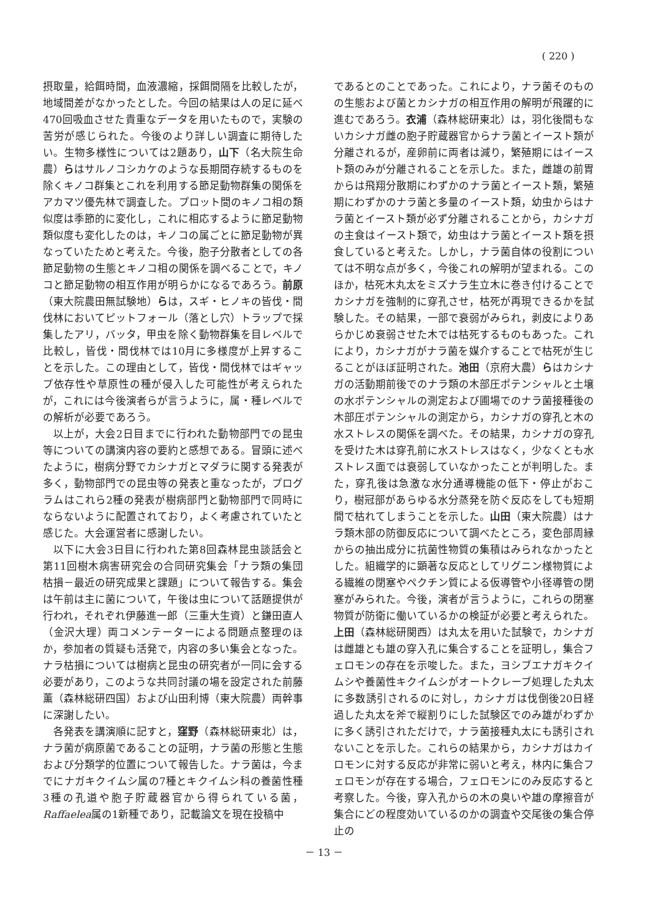( 220 )
摂取量，給餌時間，血液濃縮，採餌間隔を比較したが，地域間差がなかったとした。今回の結果は人の足に延べ470回吸血させた貴重なデータを用いたもので，実験の苦労が感じられた。今後のより詳しい調査に期待したい。生物多様性については2題あり，山下（名大院生命農）らはサルノコシカケのような長期間存続するものを除くキノコ群集とこれを利用する節足動物群集の関係をアカマツ優先林で調査した。プロット間のキノコ相の類似度は季節的に変化し，これに相応するように節足動物類似度も変化したのは，キノコの属ごとに節足動物が異なっていたためと考えた。今後，胞子分散者としての各節足動物の生態とキノコ相の関係を調べることで，キノコと節足動物の相互作用が明らかになるであろう。前原（東大院農田無試験地）らは，スギ・ヒノキの皆伐・間伐林においてピットフォール（落とし穴）トラップで採集したアリ，バッタ，甲虫を除く動物群集を目レベルで比較し，皆伐・間伐林では10月に多様度が上昇することを示した。この理由として，皆伐・間伐林ではギャップ依存性や草原性の種が侵入した可能性が考えられたが，これには今後演者らが言うように，属・種レベルでの解析が必要であろう。
以上が，大会2日目までに行われた動物部門での昆虫等についての講演内容の要約と感想である。冒頭に述べたように，樹病分野でカシナガとマダラに関する発表が多く，動物部門での昆虫等の発表と重なったが，プログラムはこれら2種の発表が樹病部門と動物部門で同時にならないように配置されており，よく考慮されていたと感じた。大会運営者に感謝したい。
以下に大会3日目に行われた第8回森林昆虫談話会と第11回樹木病害研究会の合同研究集会「ナラ類の集団枯損－最近の研究成果と課題」について報告する。集会は午前は主に菌について，午後は虫について話題提供が行われ，それぞれ伊藤進一郎（三重大生資）と鎌田直人（金沢大理）両コメンテーターによる問題点整理のほか，参加者の質疑も活発で，内容の多い集会となった。ナラ枯損については樹病と昆虫の研究者が一同に会する必要があり，このような共同討議の場を設定された前藤　薫（森林総研四国）および山田利博（東大院農）両幹事に深謝したい。
各発表を講演順に記すと，窪野（森林総研東北）は，ナラ菌が病原菌であることの証明，ナラ菌の形態と生態および分類学的位置について報告した。ナラ菌は，今までにナガキクイムシ属の7種とキクイムシ科の養菌性種3種の孔道や胞子貯蔵器官から得られている菌，Raffaelea属の1新種であり，記載論文を現在投稿中
であるとのことであった。これにより，ナラ菌そのものの生態および菌とカシナガの相互作用の解明が飛躍的に進むであろう。衣浦（森林総研東北）は，羽化後間もないカシナガ雌の胞子貯蔵器官からナラ菌とイースト類が分離されるが，産卵前に両者は減り，繁殖期にはイースト類のみが分離されることを示した。また，雌雄の前胃からは飛翔分散期にわずかのナラ菌とイースト類，繁殖期にわずかのナラ菌と多量のイースト類，幼虫からはナラ菌とイースト類が必ず分離されることから，カシナガの主食はイースト類で，幼虫はナラ菌とイースト類を摂食していると考えた。しかし，ナラ菌自体の役割については不明な点が多く，今後これの解明が望まれる。このほか，枯死木丸太をミズナラ生立木に巻き付けることでカシナガを強制的に穿孔させ，枯死が再現できるかを試験した。その結果，一部で衰弱がみられ，剥皮によりあらかじめ衰弱させた木では枯死するものもあった。これにより，カシナガがナラ菌を媒介することで枯死が生じることがほぼ証明された。池田（京府大農）らはカシナガの活動期前後でのナラ類の木部圧ポテンシャルと土壌の水ポテンシャルの測定および圃場でのナラ菌接種後の木部圧ポテンシャルの測定から，カシナガの穿孔と木の水ストレスの関係を調べた。その結果，カシナガの穿孔を受けた木は穿孔前に水ストレスはなく，少なくとも水ストレス面では衰弱していなかったことが判明した。また，穿孔後は急激な水分通導機能の低下・停止がおこり，樹冠部があらゆる水分蒸発を防ぐ反応をしても短期間で枯れてしまうことを示した。山田（東大院農）はナラ類木部の防御反応について調べたところ，変色部周縁からの抽出成分に抗菌性物質の集積はみられなかったとした。組織学的に顕著な反応としてリグニン様物質による繊維の閉塞やペクチン質による仮導管や小径導管の閉塞がみられた。今後，演者が言うように，これらの閉塞物質が防衛に働いているかの検証が必要と考えられた。上田（森林総研関西）は丸太を用いた試験で，カシナガは雌雄とも雄の穿入孔に集合することを証明し，集合フェロモンの存在を示唆した。また，ヨシブエナガキクイムシや養菌性キクイムシがオートクレーブ処理した丸太に多数誘引されるのに対し，カシナガは伐倒後20日経過した丸太を斧で縦割りにした試験区でのみ雄がわずかに多く誘引されただけで，ナラ菌接種丸太にも誘引されないことを示した。これらの結果から，カシナガはカイロモンに対する反応が非常に弱いと考え，林内に集合フェロモンが存在する場合，フェロモンにのみ反応すると考察した。今後，穿入孔からの木の臭いや雄の摩擦音が集合にどの程度効いているのかの調査や交尾後の集合停止の
－ 13 －